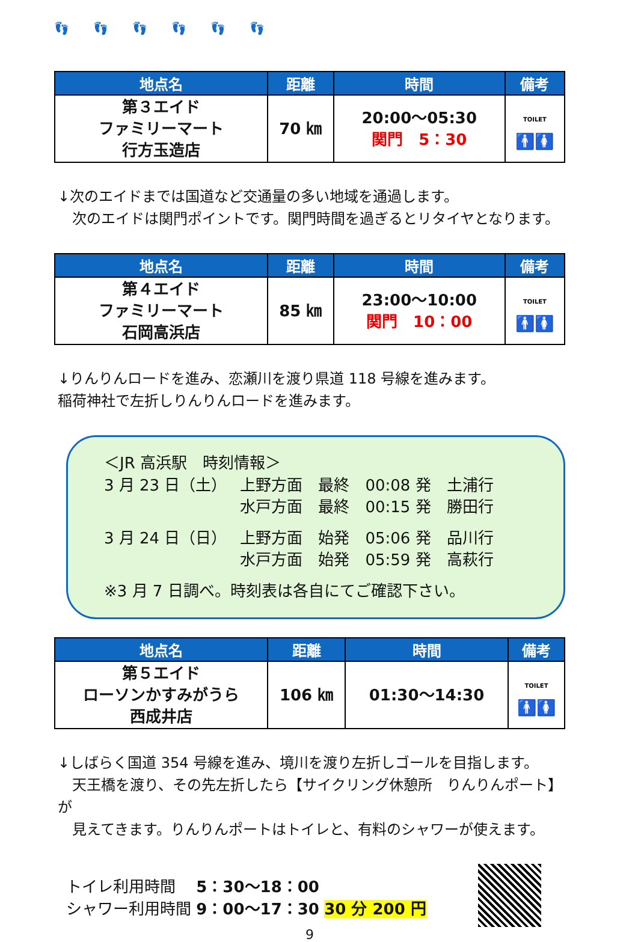👣👣👣👣👣👣
| 地点名 | 距離 | 時間 | 備考 |
| --- | --- | --- | --- |
| 第３エイド ファミリーマート 行方玉造店 | 70 ㎞ | 20:00～05:30 関門 5：30 | TOILET 🚹 🚺 |
↓次のエイドまでは国道など交通量の多い地域を通過します。
　次のエイドは関門ポイントです。関門時間を過ぎるとリタイヤとなります。
| 地点名 | 距離 | 時間 | 備考 |
| --- | --- | --- | --- |
| 第４エイド ファミリーマート 石岡高浜店 | 85 ㎞ | 23:00～10:00 関門 10：00 | TOILET 🚹🚺 |
↓りんりんロードを進み、恋瀬川を渡り県道 118 号線を進みます。
稲荷神社で左折しりんりんロードを進みます。
＜JR 高浜駅　時刻情報＞
| 3 月 23 日（土） | 上野方面 最終 00:08 発 土浦行 |
| | 水戸方面 最終 00:15 発 勝田行 |
| 3 月 24 日（日） | 上野方面 始発 05:06 発 品川行 |
| | 水戸方面 始発 05:59 発 高萩行 |
※3 月 7 日調べ。時刻表は各自にてご確認下さい。
| 地点名 | 距離 | 時間 | 備考 |
| --- | --- | --- | --- |
| 第５エイド ローソンかすみがうら 西成井店 | 106 ㎞ | 01:30～14:30 | TOILET 🚹🚺 |
↓しばらく国道 354 号線を進み、境川を渡り左折しゴールを目指します。
　天王橋を渡り、その先左折したら【サイクリング休憩所　りんりんポート】が
　見えてきます。りんりんポートはトイレと、有料のシャワーが使えます。
トイレ利用時間　 5：30～18：00
シャワー利用時間 9：00～17：30 30 分 200 円
9